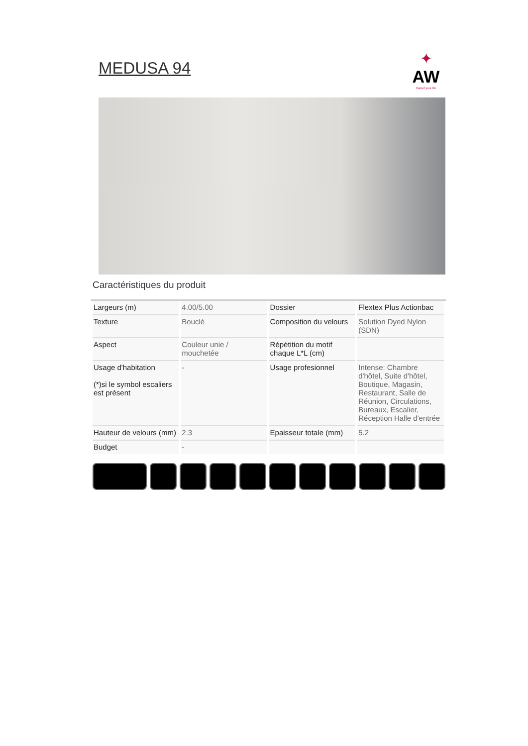✦
AW
Carpet your life
MEDUSA 94
Caractéristiques du produit
| Largeurs (m) | 4.00/5.00 | Dossier | Flextex Plus Actionbac |
| Texture | Bouclé | Composition du velours | Solution Dyed Nylon (SDN) |
| Aspect | Couleur unie / mouchetée | Répétition du motif chaque L*L (cm) | |
| Usage d'habitation (*)si le symbol escaliers est présent | - | Usage profesionnel | Intense: Chambre d'hôtel, Suite d'hôtel, Boutique, Magasin, Restaurant, Salle de Réunion, Circulations, Bureaux, Escalier, Réception Halle d'entrée |
| Hauteur de velours (mm) | 2.3 | Epaisseur totale (mm) | 5.2 |
| Budget | - | | |